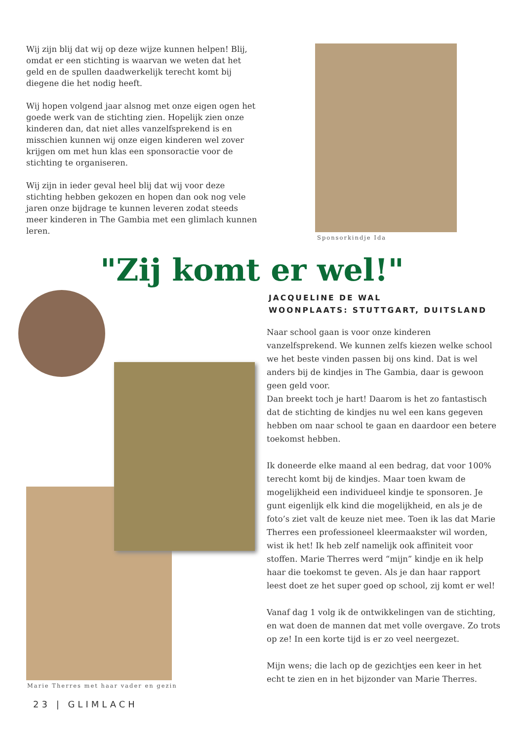Wij zijn blij dat wij op deze wijze kunnen helpen! Blij, omdat er een stichting is waarvan we weten dat het geld en de spullen daadwerkelijk terecht komt bij diegene die het nodig heeft.
Wij hopen volgend jaar alsnog met onze eigen ogen het goede werk van de stichting zien. Hopelijk zien onze kinderen dan, dat niet alles vanzelfsprekend is en misschien kunnen wij onze eigen kinderen wel zover krijgen om met hun klas een sponsoractie voor de stichting te organiseren.
Wij zijn in ieder geval heel blij dat wij voor deze stichting hebben gekozen en hopen dan ook nog vele jaren onze bijdrage te kunnen leveren zodat steeds meer kinderen in The Gambia met een glimlach kunnen leren.
Sponsorkindje Ida
"Zij komt er wel!"
Marie Therres met haar vader en gezin
JACQUELINE DE WAL
WOONPLAATS: STUTTGART, DUITSLAND
Naar school gaan is voor onze kinderen vanzelfsprekend. We kunnen zelfs kiezen welke school we het beste vinden passen bij ons kind. Dat is wel anders bij de kindjes in The Gambia, daar is gewoon geen geld voor.
Dan breekt toch je hart! Daarom is het zo fantastisch dat de stichting de kindjes nu wel een kans gegeven hebben om naar school te gaan en daardoor een betere toekomst hebben.
Ik doneerde elke maand al een bedrag, dat voor 100% terecht komt bij de kindjes. Maar toen kwam de mogelijkheid een individueel kindje te sponsoren. Je gunt eigenlijk elk kind die mogelijkheid, en als je de foto’s ziet valt de keuze niet mee. Toen ik las dat Marie Therres een professioneel kleermaakster wil worden, wist ik het! Ik heb zelf namelijk ook affiniteit voor stoffen. Marie Therres werd “mijn” kindje en ik help haar die toekomst te geven. Als je dan haar rapport leest doet ze het super goed op school, zij komt er wel!
Vanaf dag 1 volg ik de ontwikkelingen van de stichting, en wat doen de mannen dat met volle overgave. Zo trots op ze! In een korte tijd is er zo veel neergezet.
Mijn wens; die lach op de gezichtjes een keer in het echt te zien en in het bijzonder van Marie Therres.
23 | GLIMLACH